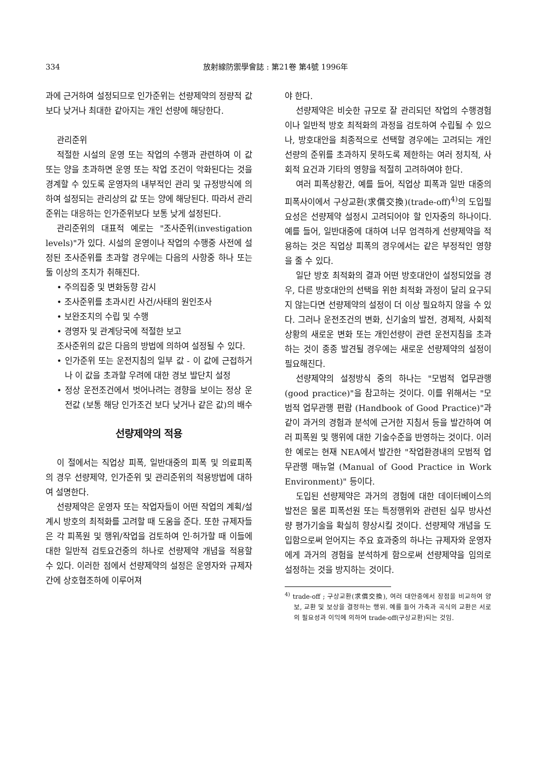334 放射線防禦學會誌 : 第21卷 第4號 1996年
과에 근거하여 설정되므로 인가준위는 선량제약의 정량적 값보다 낮거나 최대한 같아지는 개인 선량에 해당한다.
관리준위
적절한 시설의 운영 또는 작업의 수행과 관련하여 이 값 또는 양을 초과하면 운영 또는 작업 조건이 악화된다는 것을 경계할 수 있도록 운영자의 내부적인 관리 및 규정방식에 의하여 설정되는 관리상의 값 또는 양에 해당된다. 따라서 관리준위는 대응하는 인가준위보다 보통 낮게 설정된다.
관리준위의 대표적 예로는 "조사준위(investigation levels)"가 있다. 시설의 운영이나 작업의 수행중 사전에 설정된 조사준위를 초과할 경우에는 다음의 사항중 하나 또는 둘 이상의 조치가 취해진다.
• 주의집중 및 변화동향 감시
• 조사준위를 초과시킨 사건/사태의 원인조사
• 보완조치의 수립 및 수행
• 경영자 및 관계당국에 적절한 보고
조사준위의 값은 다음의 방법에 의하여 설정될 수 있다.
• 인가준위 또는 운전지침의 일부 값 - 이 값에 근접하거나 이 값을 초과할 우려에 대한 경보 발단치 설정
• 정상 운전조건에서 벗어나려는 경향을 보이는 정상 운전값 (보통 해당 인가조건 보다 낮거나 같은 값)의 배수
선량제약의 적용
이 절에서는 직업상 피폭, 일반대중의 피폭 및 의료피폭의 경우 선량제약, 인가준위 및 관리준위의 적용방법에 대하여 설명한다.
선량제약은 운영자 또는 작업자들이 어떤 작업의 계획/설계시 방호의 최적화를 고려할 때 도움을 준다. 또한 규제자들은 각 피폭원 및 행위/작업을 검토하여 인·허가할 때 이들에 대한 일반적 검토요건중의 하나로 선량제약 개념을 적용할 수 있다. 이러한 점에서 선량제약의 설정은 운영자와 규제자간에 상호협조하에 이루어져
야 한다.
선량제약은 비슷한 규모로 잘 관리되던 작업의 수행경험이나 일반적 방호 최적화의 과정을 검토하여 수립될 수 있으나, 방호대안을 최종적으로 선택할 경우에는 고려되는 개인선량의 준위를 초과하지 못하도록 제한하는 여러 정치적, 사회적 요건과 기타의 영향을 적절히 고려하여야 한다.
여러 피폭상황간, 예를 들어, 직업상 피폭과 일반 대중의 피폭사이에서 구상교환(求償交換)(trade-off)<sup>4)</sup>의 도입필요성은 선량제약 설정시 고려되어야 할 인자중의 하나이다. 예를 들어, 일반대중에 대하여 너무 엄격하게 선량제약을 적용하는 것은 직업상 피폭의 경우에서는 같은 부정적인 영향을 줄 수 있다.
일단 방호 최적화의 결과 어떤 방호대안이 설정되었을 경우, 다른 방호대안의 선택을 위한 최적화 과정이 달리 요구되지 않는다면 선량제약의 설정이 더 이상 필요하지 않을 수 있다. 그러나 운전조건의 변화, 신기술의 발전, 경제적, 사회적 상황의 새로운 변화 또는 개인선량이 관련 운전지침을 초과하는 것이 종종 발견될 경우에는 새로운 선량제약의 설정이 필요해진다.
선량제약의 설정방식 중의 하나는 "모범적 업무관행(good practice)"을 참고하는 것이다. 이를 위해서는 "모범적 업무관행 편람 (Handbook of Good Practice)"과 같이 과거의 경험과 분석에 근거한 지침서 등을 발간하여 여러 피폭원 및 행위에 대한 기술수준을 반영하는 것이다. 이러한 예로는 현재 NEA에서 발간한 "작업환경내의 모범적 업무관행 매뉴얼 (Manual of Good Practice in Work Environment)" 등이다.
도입된 선량제약은 과거의 경험에 대한 데이터베이스의 발전은 물론 피폭선원 또는 특정행위와 관련된 실무 방사선량 평가기술을 확실히 향상시킬 것이다. 선량제약 개념을 도입함으로써 얻어지는 주요 효과중의 하나는 규제자와 운영자에게 과거의 경험을 분석하게 함으로써 선량제약을 임의로 설정하는 것을 방지하는 것이다.
<sup>4)</sup> trade-off ; 구상교환(求償交換), 여러 대안중에서 장점을 비교하여 양보, 교환 및 보상을 결정하는 행위. 예를 들어 가축과 곡식의 교환은 서로의 필요성과 이익에 의하여 trade-off(구상교환)되는 것임.